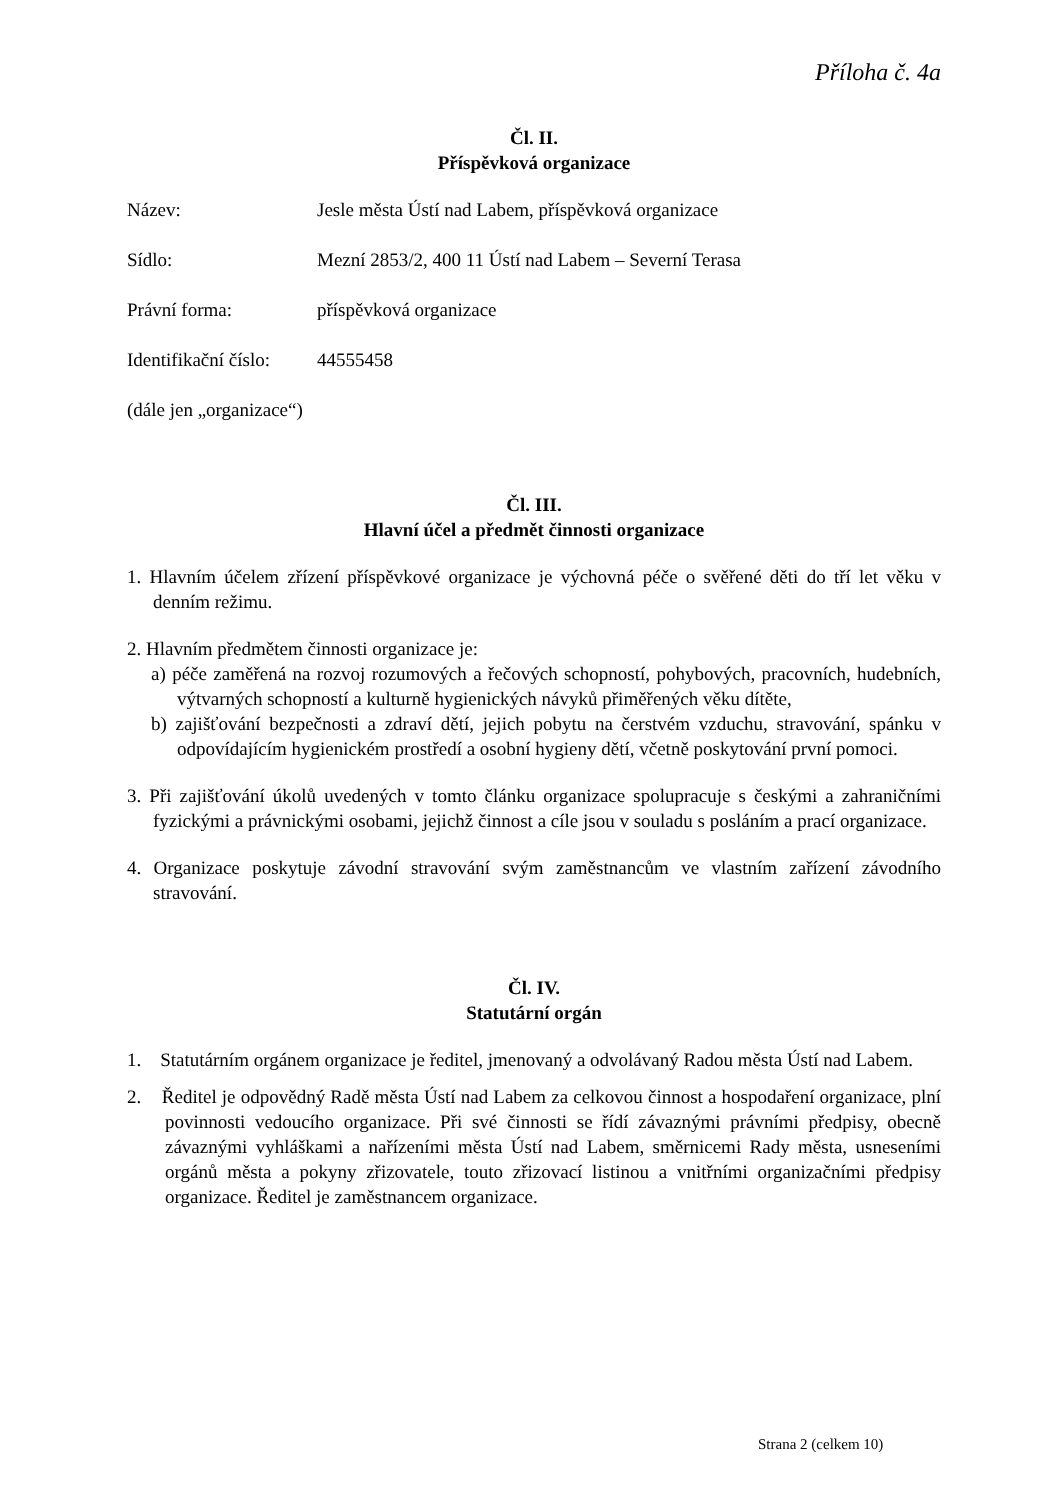Příloha č. 4a
Čl. II.
Příspěvková organizace
Název: Jesle města Ústí nad Labem, příspěvková organizace
Sídlo: Mezní 2853/2, 400 11 Ústí nad Labem – Severní Terasa
Právní forma: příspěvková organizace
Identifikační číslo: 44555458
(dále jen „organizace“)
Čl. III.
Hlavní účel a předmět činnosti organizace
1. Hlavním účelem zřízení příspěvkové organizace je výchovná péče o svěřené děti do tří let věku v denním režimu.
2. Hlavním předmětem činnosti organizace je:
a) péče zaměřená na rozvoj rozumových a řečových schopností, pohybových, pracovních, hudebních, výtvarných schopností a kulturně hygienických návyků přiměřených věku dítěte,
b) zajišťování bezpečnosti a zdraví dětí, jejich pobytu na čerstvém vzduchu, stravování, spánku v odpovídajícím hygienickém prostředí a osobní hygieny dětí, včetně poskytování první pomoci.
3. Při zajišťování úkolů uvedených v tomto článku organizace spolupracuje s českými a zahraničními fyzickými a právnickými osobami, jejichž činnost a cíle jsou v souladu s posláním a prací organizace.
4. Organizace poskytuje závodní stravování svým zaměstnancům ve vlastním zařízení závodního stravování.
Čl. IV.
Statutární orgán
1. Statutárním orgánem organizace je ředitel, jmenovaný a odvolávaný Radou města Ústí nad Labem.
2. Ředitel je odpovědný Radě města Ústí nad Labem za celkovou činnost a hospodaření organizace, plní povinnosti vedoucího organizace. Při své činnosti se řídí závaznými právními předpisy, obecně závaznými vyhláškami a nařízeními města Ústí nad Labem, směrnicemi Rady města, usneseními orgánů města a pokyny zřizovatele, touto zřizovací listinou a vnitřními organizačními předpisy organizace. Ředitel je zaměstnancem organizace.
Strana 2 (celkem 10)